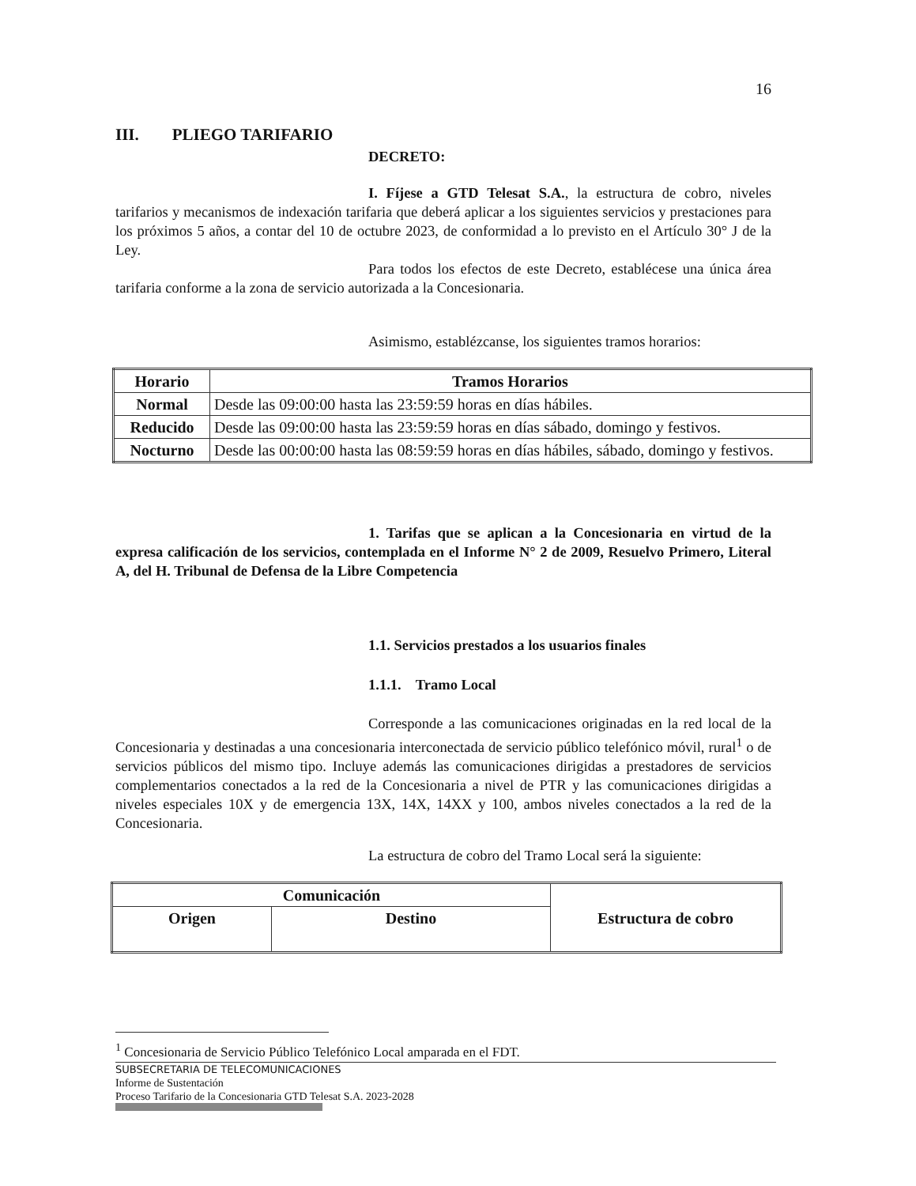16
III. PLIEGO TARIFARIO
DECRETO:
I. Fíjese a GTD Telesat S.A., la estructura de cobro, niveles tarifarios y mecanismos de indexación tarifaria que deberá aplicar a los siguientes servicios y prestaciones para los próximos 5 años, a contar del 10 de octubre 2023, de conformidad a lo previsto en el Artículo 30° J de la Ley.
Para todos los efectos de este Decreto, establécese una única área tarifaria conforme a la zona de servicio autorizada a la Concesionaria.
Asimismo, establézcanse, los siguientes tramos horarios:
| Horario | Tramos Horarios |
| --- | --- |
| Normal | Desde las 09:00:00 hasta las 23:59:59 horas en días hábiles. |
| Reducido | Desde las 09:00:00 hasta las 23:59:59 horas en días sábado, domingo y festivos. |
| Nocturno | Desde las 00:00:00 hasta las 08:59:59 horas en días hábiles, sábado, domingo y festivos. |
1. Tarifas que se aplican a la Concesionaria en virtud de la expresa calificación de los servicios, contemplada en el Informe N° 2 de 2009, Resuelvo Primero, Literal A, del H. Tribunal de Defensa de la Libre Competencia
1.1. Servicios prestados a los usuarios finales
1.1.1. Tramo Local
Corresponde a las comunicaciones originadas en la red local de la Concesionaria y destinadas a una concesionaria interconectada de servicio público telefónico móvil, rural<sup>1</sup> o de servicios públicos del mismo tipo. Incluye además las comunicaciones dirigidas a prestadores de servicios complementarios conectados a la red de la Concesionaria a nivel de PTR y las comunicaciones dirigidas a niveles especiales 10X y de emergencia 13X, 14X, 14XX y 100, ambos niveles conectados a la red de la Concesionaria.
La estructura de cobro del Tramo Local será la siguiente:
| Comunicación | | Estructura de cobro |
| --- | --- | --- |
| Origen | Destino | |
<sup>1</sup> Concesionaria de Servicio Público Telefónico Local amparada en el FDT.
SUBSECRETARIA DE TELECOMUNICACIONES
Informe de Sustentación
Proceso Tarifario de la Concesionaria GTD Telesat S.A. 2023-2028